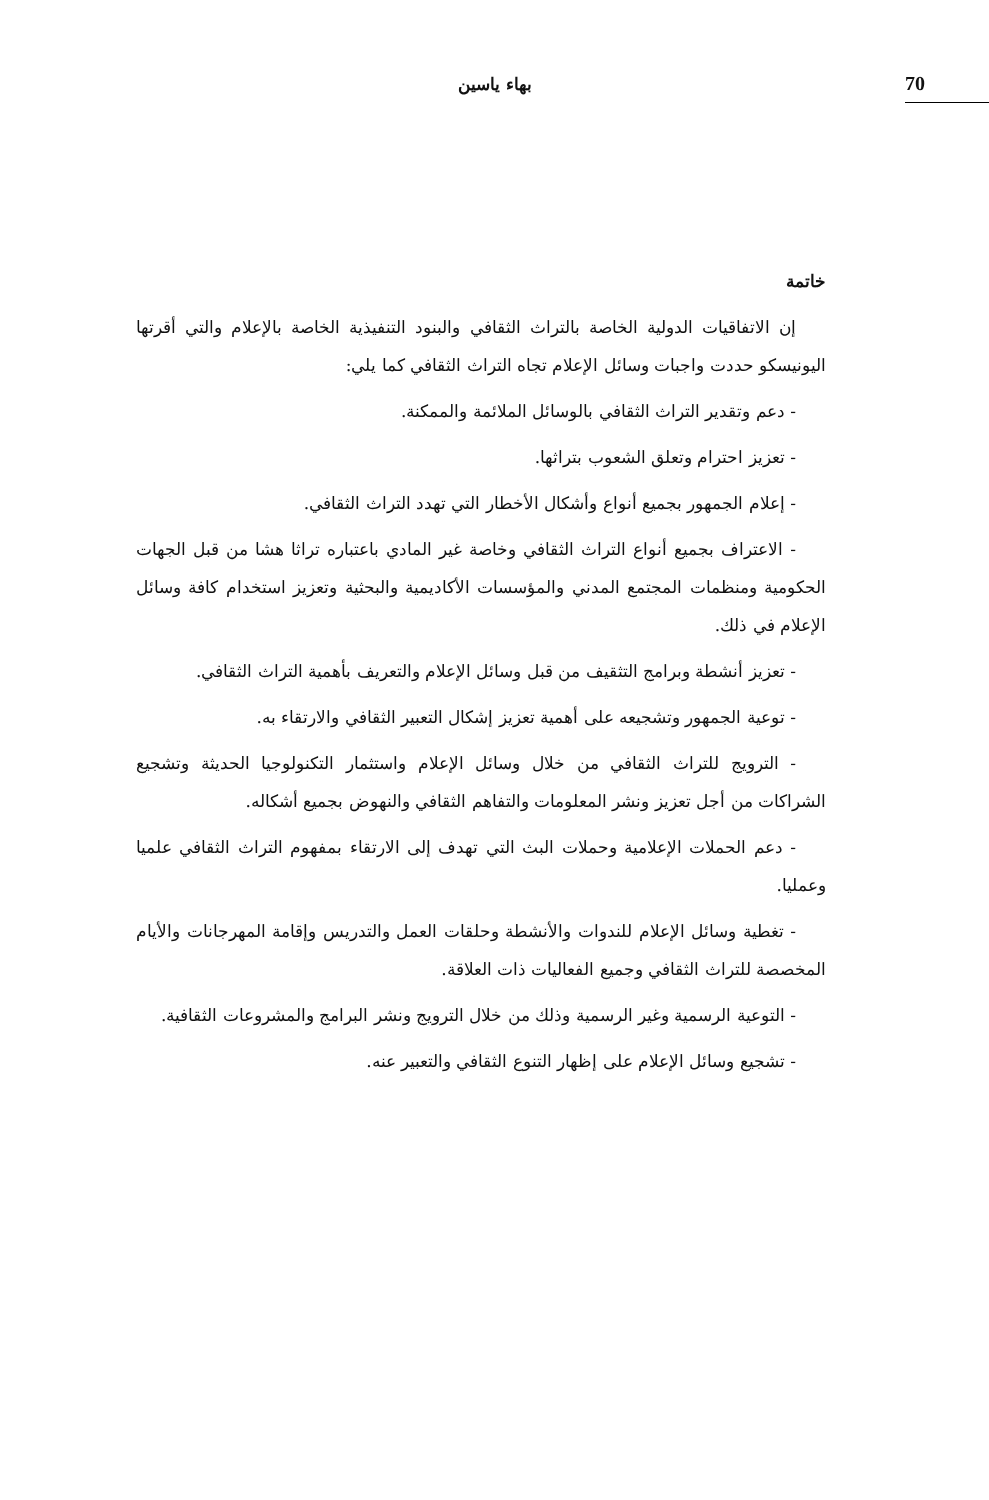بهاء ياسين 70
خاتمة
إن الاتفاقيات الدولية الخاصة بالتراث الثقافي والبنود التنفيذية الخاصة بالإعلام والتي أقرتها اليونيسكو حددت واجبات وسائل الإعلام تجاه التراث الثقافي كما يلي:
- دعم وتقدير التراث الثقافي بالوسائل الملائمة والممكنة.
- تعزيز احترام وتعلق الشعوب بتراثها.
- إعلام الجمهور بجميع أنواع وأشكال الأخطار التي تهدد التراث الثقافي.
- الاعتراف بجميع أنواع التراث الثقافي وخاصة غير المادي باعتباره تراثا هشا من قبل الجهات الحكومية ومنظمات المجتمع المدني والمؤسسات الأكاديمية والبحثية وتعزيز استخدام كافة وسائل الإعلام في ذلك.
- تعزيز أنشطة وبرامج التثقيف من قبل وسائل الإعلام والتعريف بأهمية التراث الثقافي.
- توعية الجمهور وتشجيعه على أهمية تعزيز إشكال التعبير الثقافي والارتقاء به.
- الترويج للتراث الثقافي من خلال وسائل الإعلام واستثمار التكنولوجيا الحديثة وتشجيع الشراكات من أجل تعزيز ونشر المعلومات والتفاهم الثقافي والنهوض بجميع أشكاله.
- دعم الحملات الإعلامية وحملات البث التي تهدف إلى الارتقاء بمفهوم التراث الثقافي علميا وعمليا.
- تغطية وسائل الإعلام للندوات والأنشطة وحلقات العمل والتدريس وإقامة المهرجانات والأيام المخصصة للتراث الثقافي وجميع الفعاليات ذات العلاقة.
- التوعية الرسمية وغير الرسمية وذلك من خلال الترويج ونشر البرامج والمشروعات الثقافية.
- تشجيع وسائل الإعلام على إظهار التنوع الثقافي والتعبير عنه.